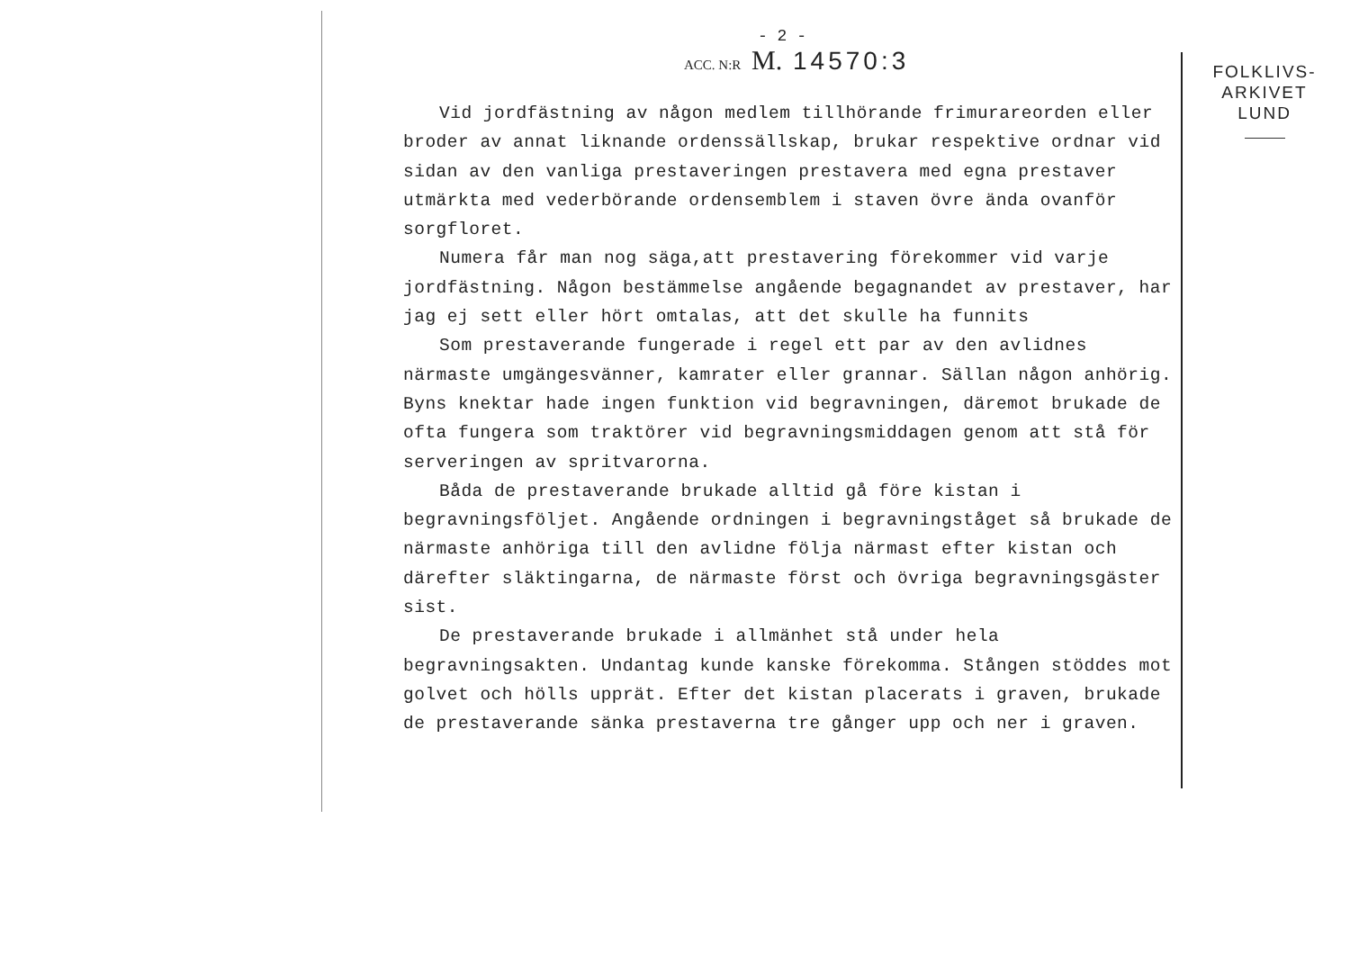- 2 -
ACC. N:R M. 14570:3
Vid jordfästning av någon medlem tillhörande frimurareorden eller broder av annat liknande ordenssällskap, brukar respektive ordnar vid sidan av den vanliga prestaveringen prestavera med egna prestaver utmärkta med vederbörande ordensemblem i staven övre ända ovanför sorgfloret.
Numera får man nog säga,att prestavering förekommer vid varje jordfästning. Någon bestämmelse angående begagnandet av prestaver, har jag ej sett eller hört omtalas, att det skulle ha funnits
Som prestaverande fungerade i regel ett par av den avlidnes närmaste umgängesvänner, kamrater eller grannar. Sällan någon anhörig. Byns knektar hade ingen funktion vid begravningen, däremot brukade de ofta fungera som traktörer vid begravningsmiddagen genom att stå för serveringen av spritvarorna.
Båda de prestaverande brukade alltid gå före kistan i begravningsföljet. Angående ordningen i begravningståget så brukade de närmaste anhöriga till den avlidne följa närmast efter kistan och därefter släktingarna, de närmaste först och övriga begravningsgäster sist.
De prestaverande brukade i allmänhet stå under hela begravningsakten. Undantag kunde kanske förekomma. Stången stöddes mot golvet och hölls upprät. Efter det kistan placerats i graven, brukade de prestaverande sänka prestaverna tre gånger upp och ner i graven.
FOLKLIVS-
ARKIVET
LUND